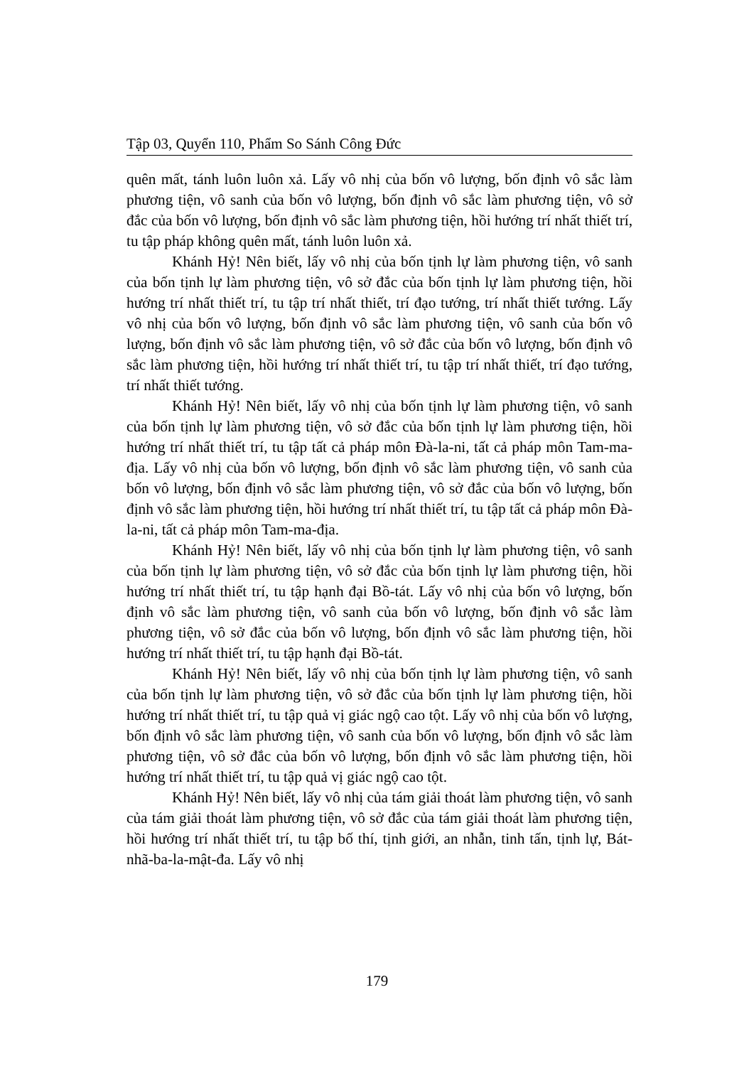Tập 03, Quyển 110, Phẩm So Sánh Công Đức
quên mất, tánh luôn luôn xả. Lấy vô nhị của bốn vô lượng, bốn định vô sắc làm phương tiện, vô sanh của bốn vô lượng, bốn định vô sắc làm phương tiện, vô sở đắc của bốn vô lượng, bốn định vô sắc làm phương tiện, hồi hướng trí nhất thiết trí, tu tập pháp không quên mất, tánh luôn luôn xả.
Khánh Hỷ! Nên biết, lấy vô nhị của bốn tịnh lự làm phương tiện, vô sanh của bốn tịnh lự làm phương tiện, vô sở đắc của bốn tịnh lự làm phương tiện, hồi hướng trí nhất thiết trí, tu tập trí nhất thiết, trí đạo tướng, trí nhất thiết tướng. Lấy vô nhị của bốn vô lượng, bốn định vô sắc làm phương tiện, vô sanh của bốn vô lượng, bốn định vô sắc làm phương tiện, vô sở đắc của bốn vô lượng, bốn định vô sắc làm phương tiện, hồi hướng trí nhất thiết trí, tu tập trí nhất thiết, trí đạo tướng, trí nhất thiết tướng.
Khánh Hỷ! Nên biết, lấy vô nhị của bốn tịnh lự làm phương tiện, vô sanh của bốn tịnh lự làm phương tiện, vô sở đắc của bốn tịnh lự làm phương tiện, hồi hướng trí nhất thiết trí, tu tập tất cả pháp môn Đà-la-ni, tất cả pháp môn Tam-ma-địa. Lấy vô nhị của bốn vô lượng, bốn định vô sắc làm phương tiện, vô sanh của bốn vô lượng, bốn định vô sắc làm phương tiện, vô sở đắc của bốn vô lượng, bốn định vô sắc làm phương tiện, hồi hướng trí nhất thiết trí, tu tập tất cả pháp môn Đà-la-ni, tất cả pháp môn Tam-ma-địa.
Khánh Hỷ! Nên biết, lấy vô nhị của bốn tịnh lự làm phương tiện, vô sanh của bốn tịnh lự làm phương tiện, vô sở đắc của bốn tịnh lự làm phương tiện, hồi hướng trí nhất thiết trí, tu tập hạnh đại Bồ-tát. Lấy vô nhị của bốn vô lượng, bốn định vô sắc làm phương tiện, vô sanh của bốn vô lượng, bốn định vô sắc làm phương tiện, vô sở đắc của bốn vô lượng, bốn định vô sắc làm phương tiện, hồi hướng trí nhất thiết trí, tu tập hạnh đại Bồ-tát.
Khánh Hỷ! Nên biết, lấy vô nhị của bốn tịnh lự làm phương tiện, vô sanh của bốn tịnh lự làm phương tiện, vô sở đắc của bốn tịnh lự làm phương tiện, hồi hướng trí nhất thiết trí, tu tập quả vị giác ngộ cao tột. Lấy vô nhị của bốn vô lượng, bốn định vô sắc làm phương tiện, vô sanh của bốn vô lượng, bốn định vô sắc làm phương tiện, vô sở đắc của bốn vô lượng, bốn định vô sắc làm phương tiện, hồi hướng trí nhất thiết trí, tu tập quả vị giác ngộ cao tột.
Khánh Hỷ! Nên biết, lấy vô nhị của tám giải thoát làm phương tiện, vô sanh của tám giải thoát làm phương tiện, vô sở đắc của tám giải thoát làm phương tiện, hồi hướng trí nhất thiết trí, tu tập bố thí, tịnh giới, an nhẫn, tinh tấn, tịnh lự, Bát-nhã-ba-la-mật-đa. Lấy vô nhị
179